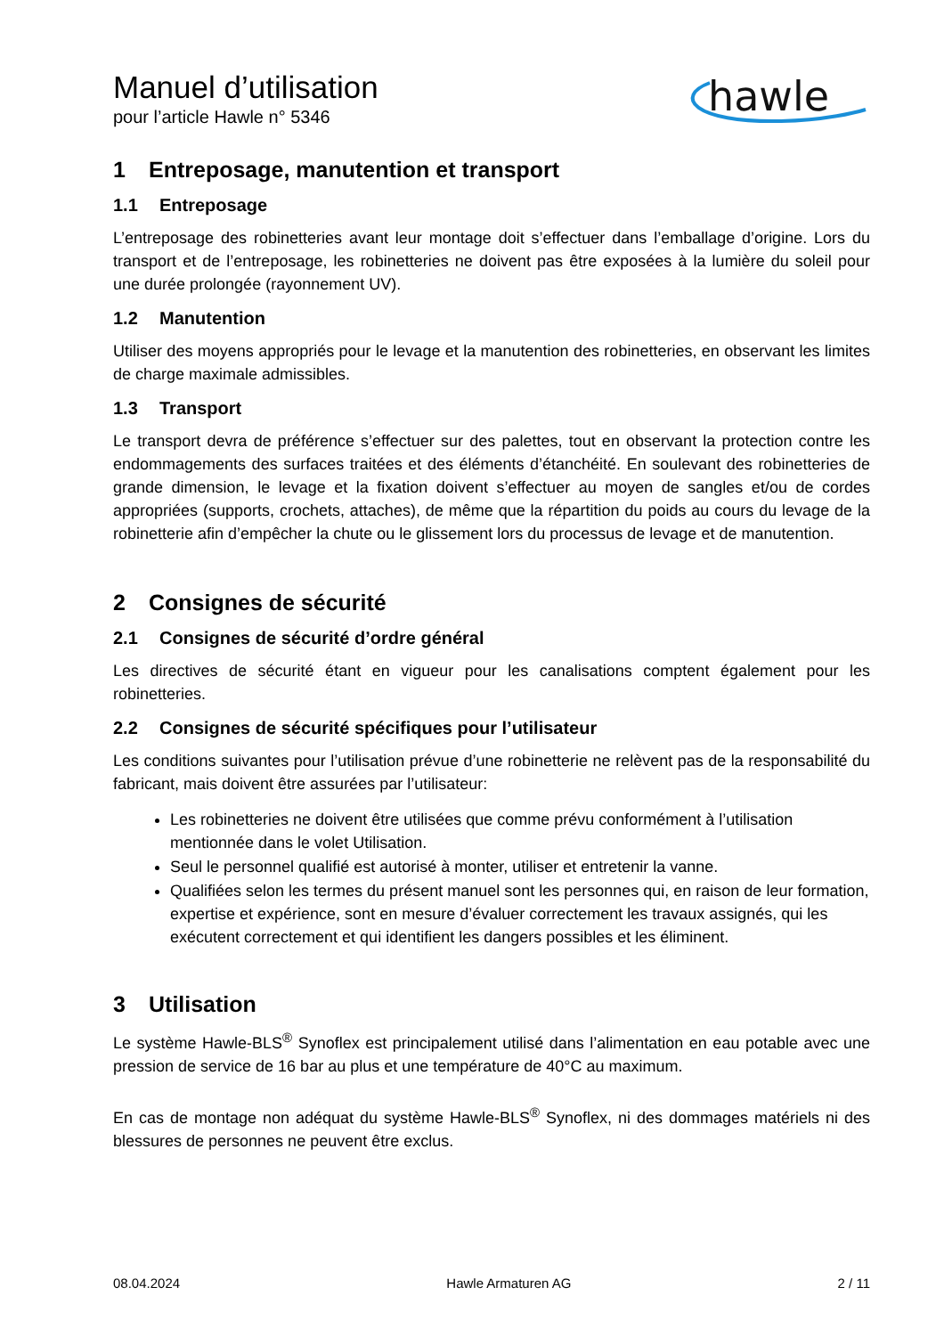Manuel d’utilisation
pour l’article Hawle n° 5346
hawle
1 Entreposage, manutention et transport
1.1 Entreposage
L’entreposage des robinetteries avant leur montage doit s’effectuer dans l’emballage d’origine. Lors du transport et de l’entreposage, les robinetteries ne doivent pas être exposées à la lumière du soleil pour une durée prolongée (rayonnement UV).
1.2 Manutention
Utiliser des moyens appropriés pour le levage et la manutention des robinetteries, en observant les limites de charge maximale admissibles.
1.3 Transport
Le transport devra de préférence s’effectuer sur des palettes, tout en observant la protection contre les endommagements des surfaces traitées et des éléments d’étanchéité. En soulevant des robinetteries de grande dimension, le levage et la fixation doivent s’effectuer au moyen de sangles et/ou de cordes appropriées (supports, crochets, attaches), de même que la répartition du poids au cours du levage de la robinetterie afin d’empêcher la chute ou le glissement lors du processus de levage et de manutention.
2 Consignes de sécurité
2.1 Consignes de sécurité d’ordre général
Les directives de sécurité étant en vigueur pour les canalisations comptent également pour les robinetteries.
2.2 Consignes de sécurité spécifiques pour l’utilisateur
Les conditions suivantes pour l’utilisation prévue d’une robinetterie ne relèvent pas de la responsabilité du fabricant, mais doivent être assurées par l’utilisateur:
Les robinetteries ne doivent être utilisées que comme prévu conformément à l’utilisation mentionnée dans le volet Utilisation.
Seul le personnel qualifié est autorisé à monter, utiliser et entretenir la vanne.
Qualifiées selon les termes du présent manuel sont les personnes qui, en raison de leur formation, expertise et expérience, sont en mesure d’évaluer correctement les travaux assignés, qui les exécutent correctement et qui identifient les dangers possibles et les éliminent.
3 Utilisation
Le système Hawle-BLS<sup>®</sup> Synoflex est principalement utilisé dans l’alimentation en eau potable avec une pression de service de 16 bar au plus et une température de 40°C au maximum.
En cas de montage non adéquat du système Hawle-BLS<sup>®</sup> Synoflex, ni des dommages matériels ni des blessures de personnes ne peuvent être exclus.
08.04.2024 Hawle Armaturen AG 2 / 11